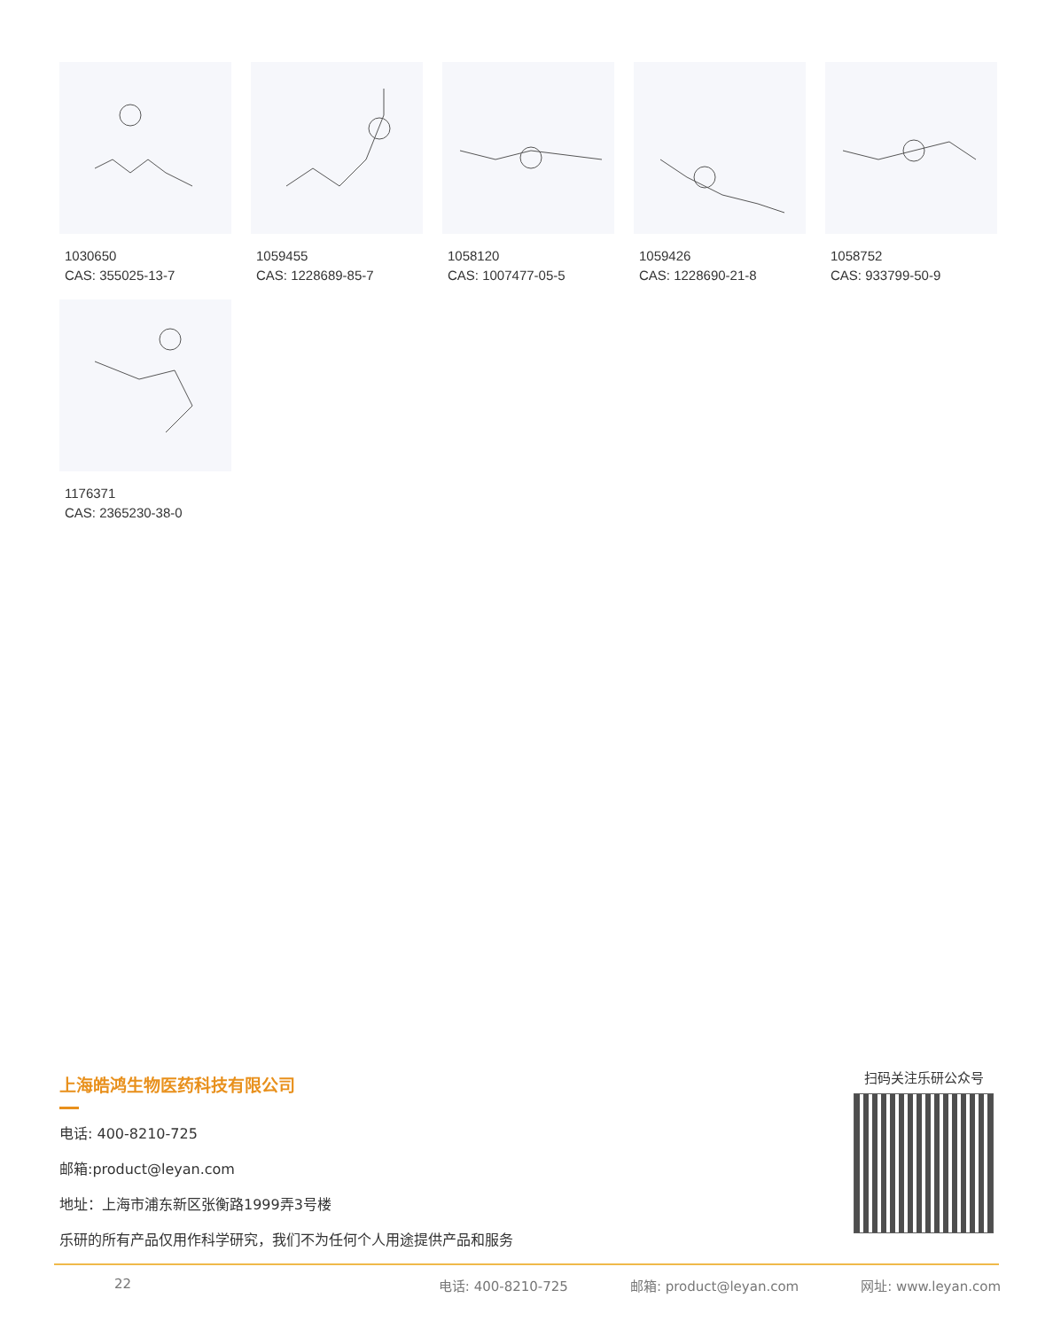1030650
CAS: 355025-13-7
1059455
CAS: 1228689-85-7
1058120
CAS: 1007477-05-5
1059426
CAS: 1228690-21-8
1058752
CAS: 933799-50-9
1176371
CAS: 2365230-38-0
上海皓鸿生物医药科技有限公司
电话: 400-8210-725
邮箱:product@leyan.com
地址：上海市浦东新区张衡路1999弄3号楼
乐研的所有产品仅用作科学研究，我们不为任何个人用途提供产品和服务
扫码关注乐研公众号
22 电话: 400-8210-725 邮箱: product@leyan.com 网址: www.leyan.com